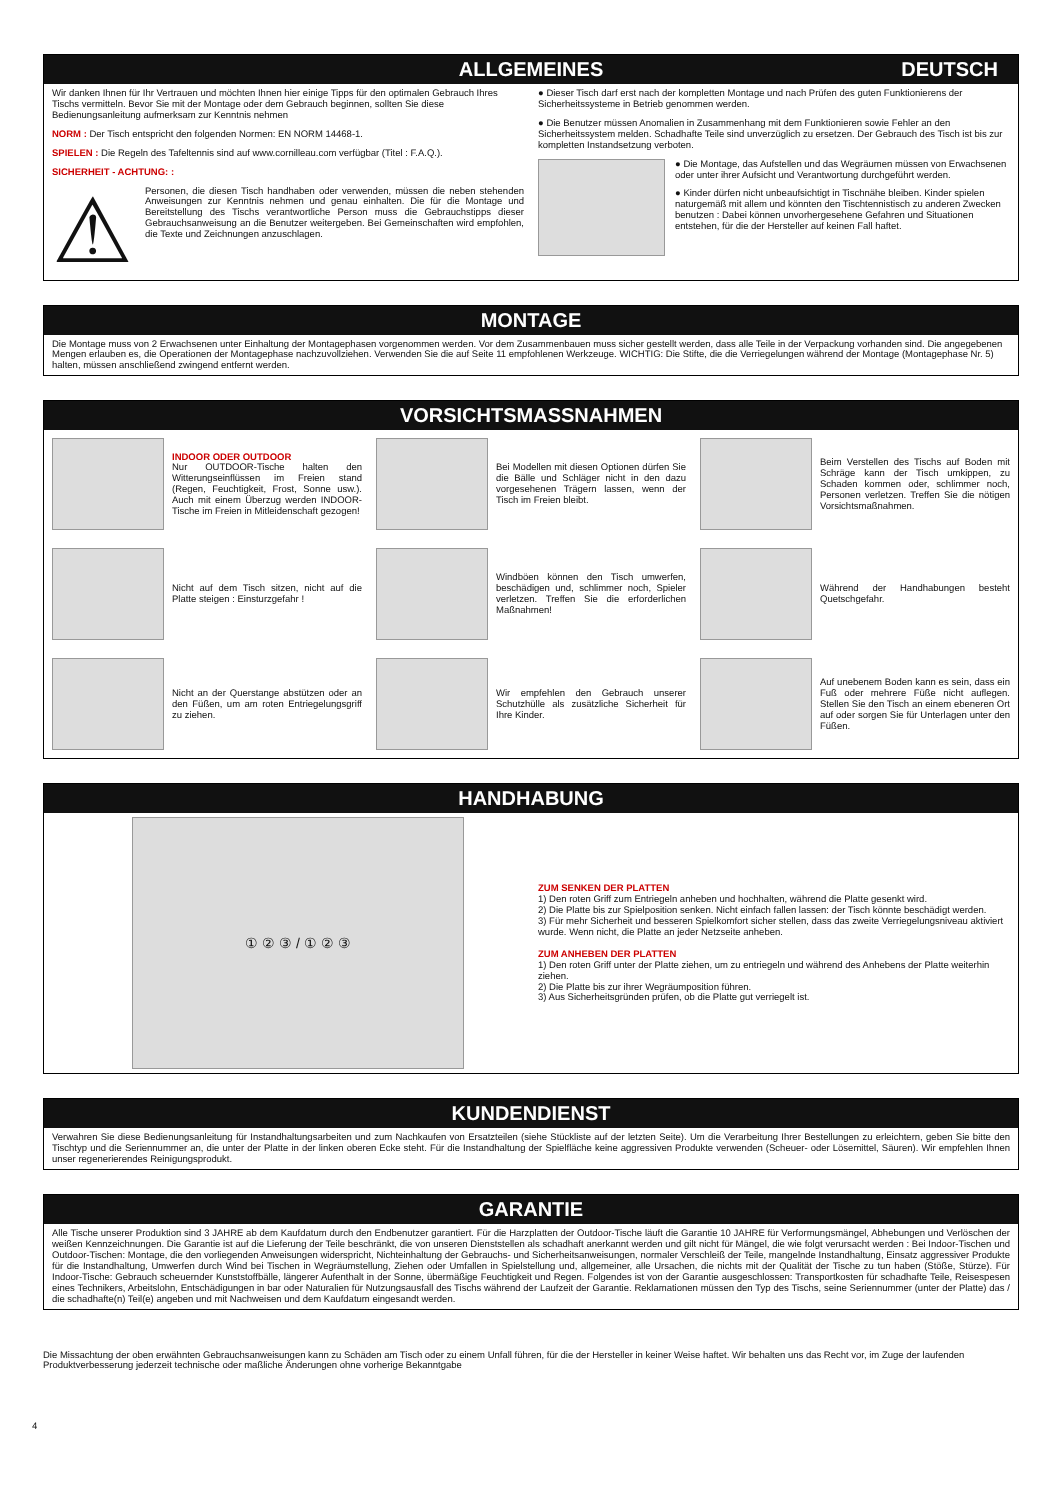ALLGEMEINES DEUTSCH
Wir danken Ihnen für Ihr Vertrauen und möchten Ihnen hier einige Tipps für den optimalen Gebrauch Ihres Tischs vermitteln. Bevor Sie mit der Montage oder dem Gebrauch beginnen, sollten Sie diese Bedienungsanleitung aufmerksam zur Kenntnis nehmen
NORM : Der Tisch entspricht den folgenden Normen: EN NORM 14468-1.
SPIELEN : Die Regeln des Tafeltennis sind auf www.cornilleau.com verfügbar (Titel : F.A.Q.).
SICHERHEIT - ACHTUNG: :
⚠
Personen, die diesen Tisch handhaben oder verwenden, müssen die neben stehenden Anweisungen zur Kenntnis nehmen und genau einhalten. Die für die Montage und Bereitstellung des Tischs verantwortliche Person muss die Gebrauchstipps dieser Gebrauchsanweisung an die Benutzer weitergeben. Bei Gemeinschaften wird empfohlen, die Texte und Zeichnungen anzuschlagen.
● Dieser Tisch darf erst nach der kompletten Montage und nach Prüfen des guten Funktionierens der Sicherheitssysteme in Betrieb genommen werden.
● Die Benutzer müssen Anomalien in Zusammenhang mit dem Funktionieren sowie Fehler an den Sicherheitssystem melden. Schadhafte Teile sind unverzüglich zu ersetzen. Der Gebrauch des Tisch ist bis zur kompletten Instandsetzung verboten.
● Die Montage, das Aufstellen und das Wegräumen müssen von Erwachsenen oder unter ihrer Aufsicht und Verantwortung durchgeführt werden.
● Kinder dürfen nicht unbeaufsichtigt in Tischnähe bleiben. Kinder spielen naturgemäß mit allem und könnten den Tischtennistisch zu anderen Zwecken benutzen : Dabei können unvorhergesehene Gefahren und Situationen entstehen, für die der Hersteller auf keinen Fall haftet.
MONTAGE
Die Montage muss von 2 Erwachsenen unter Einhaltung der Montagephasen vorgenommen werden. Vor dem Zusammenbauen muss sicher gestellt werden, dass alle Teile in der Verpackung vorhanden sind. Die angegebenen Mengen erlauben es, die Operationen der Montagephase nachzuvollziehen. Verwenden Sie die auf Seite 11 empfohlenen Werkzeuge. WICHTIG: Die Stifte, die die Verriegelungen während der Montage (Montagephase Nr. 5) halten, müssen anschließend zwingend entfernt werden.
VORSICHTSMASSNAHMEN
INDOOR ODER OUTDOOR
Nur OUTDOOR-Tische halten den Witterungseinflüssen im Freien stand (Regen, Feuchtigkeit, Frost, Sonne usw.). Auch mit einem Überzug werden INDOOR-Tische im Freien in Mitleidenschaft gezogen!
Bei Modellen mit diesen Optionen dürfen Sie die Bälle und Schläger nicht in den dazu vorgesehenen Trägern lassen, wenn der Tisch im Freien bleibt.
Beim Verstellen des Tischs auf Boden mit Schräge kann der Tisch umkippen, zu Schaden kommen oder, schlimmer noch, Personen verletzen. Treffen Sie die nötigen Vorsichtsmaßnahmen.
Nicht auf dem Tisch sitzen, nicht auf die Platte steigen : Einsturzgefahr !
Windböen können den Tisch umwerfen, beschädigen und, schlimmer noch, Spieler verletzen. Treffen Sie die erforderlichen Maßnahmen!
Während der Handhabungen besteht Quetschgefahr.
Nicht an der Querstange abstützen oder an den Füßen, um am roten Entriegelungsgriff zu ziehen.
Wir empfehlen den Gebrauch unserer Schutzhülle als zusätzliche Sicherheit für Ihre Kinder.
Auf unebenem Boden kann es sein, dass ein Fuß oder mehrere Füße nicht auflegen. Stellen Sie den Tisch an einem ebeneren Ort auf oder sorgen Sie für Unterlagen unter den Füßen.
HANDHABUNG
① ② ③ / ① ② ③
ZUM SENKEN DER PLATTEN
1) Den roten Griff zum Entriegeln anheben und hochhalten, während die Platte gesenkt wird.
2) Die Platte bis zur Spielposition senken. Nicht einfach fallen lassen: der Tisch könnte beschädigt werden.
3) Für mehr Sicherheit und besseren Spielkomfort sicher stellen, dass das zweite Verriegelungsniveau aktiviert
wurde. Wenn nicht, die Platte an jeder Netzseite anheben.
ZUM ANHEBEN DER PLATTEN
1) Den roten Griff unter der Platte ziehen, um zu entriegeln und während des Anhebens der Platte weiterhin ziehen.
2) Die Platte bis zur ihrer Wegräumposition führen.
3) Aus Sicherheitsgründen prüfen, ob die Platte gut verriegelt ist.
KUNDENDIENST
Verwahren Sie diese Bedienungsanleitung für Instandhaltungsarbeiten und zum Nachkaufen von Ersatzteilen (siehe Stückliste auf der letzten Seite). Um die Verarbeitung Ihrer Bestellungen zu erleichtern, geben Sie bitte den Tischtyp und die Seriennummer an, die unter der Platte in der linken oberen Ecke steht. Für die Instandhaltung der Spielfläche keine aggressiven Produkte verwenden (Scheuer- oder Lösemittel, Säuren). Wir empfehlen Ihnen unser regenerierendes Reinigungsprodukt.
GARANTIE
Alle Tische unserer Produktion sind 3 JAHRE ab dem Kaufdatum durch den Endbenutzer garantiert. Für die Harzplatten der Outdoor-Tische läuft die Garantie 10 JAHRE für Verformungsmängel, Abhebungen und Verlöschen der weißen Kennzeichnungen. Die Garantie ist auf die Lieferung der Teile beschränkt, die von unseren Dienststellen als schadhaft anerkannt werden und gilt nicht für Mängel, die wie folgt verursacht werden : Bei Indoor-Tischen und Outdoor-Tischen: Montage, die den vorliegenden Anweisungen widerspricht, Nichteinhaltung der Gebrauchs- und Sicherheitsanweisungen, normaler Verschleiß der Teile, mangelnde Instandhaltung, Einsatz aggressiver Produkte für die Instandhaltung, Umwerfen durch Wind bei Tischen in Wegräumstellung, Ziehen oder Umfallen in Spielstellung und, allgemeiner, alle Ursachen, die nichts mit der Qualität der Tische zu tun haben (Stöße, Stürze). Für Indoor-Tische: Gebrauch scheuernder Kunststoffbälle, längerer Aufenthalt in der Sonne, übermäßige Feuchtigkeit und Regen. Folgendes ist von der Garantie ausgeschlossen: Transportkosten für schadhafte Teile, Reisespesen eines Technikers, Arbeitslohn, Entschädigungen in bar oder Naturalien für Nutzungsausfall des Tischs während der Laufzeit der Garantie. Reklamationen müssen den Typ des Tischs, seine Seriennummer (unter der Platte) das / die schadhafte(n) Teil(e) angeben und mit Nachweisen und dem Kaufdatum eingesandt werden.
Die Missachtung der oben erwähnten Gebrauchsanweisungen kann zu Schäden am Tisch oder zu einem Unfall führen, für die der Hersteller in keiner Weise haftet. Wir behalten uns das Recht vor, im Zuge der laufenden Produktverbesserung jederzeit technische oder maßliche Änderungen ohne vorherige Bekanntgabe
4